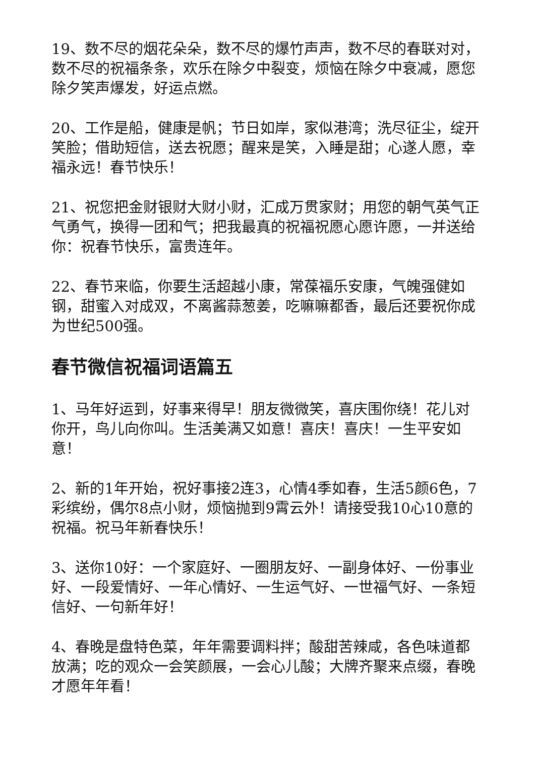19、数不尽的烟花朵朵，数不尽的爆竹声声，数不尽的春联对对，数不尽的祝福条条，欢乐在除夕中裂变，烦恼在除夕中衰减，愿您除夕笑声爆发，好运点燃。
20、工作是船，健康是帆；节日如岸，家似港湾；洗尽征尘，绽开笑脸；借助短信，送去祝愿；醒来是笑，入睡是甜；心遂人愿，幸福永远！春节快乐！
21、祝您把金财银财大财小财，汇成万贯家财；用您的朝气英气正气勇气，换得一团和气；把我最真的祝福祝愿心愿许愿，一并送给你：祝春节快乐，富贵连年。
22、春节来临，你要生活超越小康，常葆福乐安康，气魄强健如钢，甜蜜入对成双，不离酱蒜葱姜，吃嘛嘛都香，最后还要祝你成为世纪500强。
春节微信祝福词语篇五
1、马年好运到，好事来得早！朋友微微笑，喜庆围你绕！花儿对你开，鸟儿向你叫。生活美满又如意！喜庆！喜庆！一生平安如意！
2、新的1年开始，祝好事接2连3，心情4季如春，生活5颜6色，7彩缤纷，偶尔8点小财，烦恼抛到9霄云外！请接受我10心10意的祝福。祝马年新春快乐！
3、送你10好：一个家庭好、一圈朋友好、一副身体好、一份事业好、一段爱情好、一年心情好、一生运气好、一世福气好、一条短信好、一句新年好！
4、春晚是盘特色菜，年年需要调料拌；酸甜苦辣咸，各色味道都放满；吃的观众一会笑颜展，一会心儿酸；大牌齐聚来点缀，春晚才愿年年看！